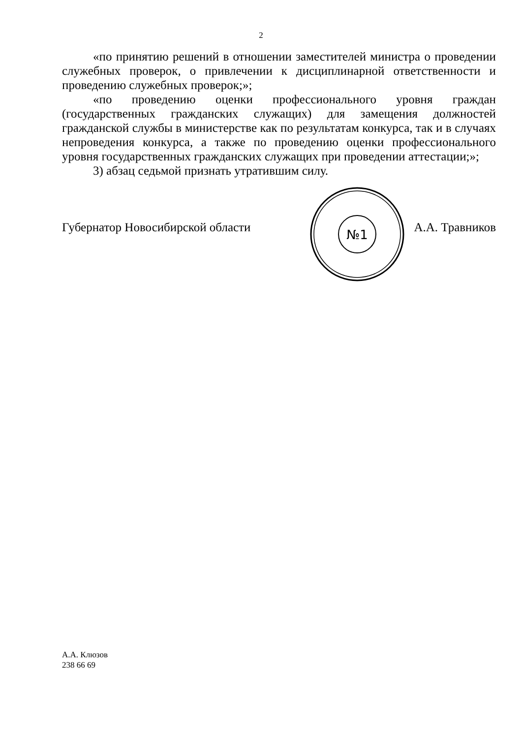2
«по принятию решений в отношении заместителей министра о проведении служебных проверок, о привлечении к дисциплинарной ответственности и проведению служебных проверок;»;
«по проведению оценки профессионального уровня граждан (государственных гражданских служащих) для замещения должностей гражданской службы в министерстве как по результатам конкурса, так и в случаях непроведения конкурса, а также по проведению оценки профессионального уровня государственных гражданских служащих при проведении аттестации;»;
3) абзац седьмой признать утратившим силу.
№1
Губернатор Новосибирской области А.А. Травников
А.А. Клюзов
238 66 69